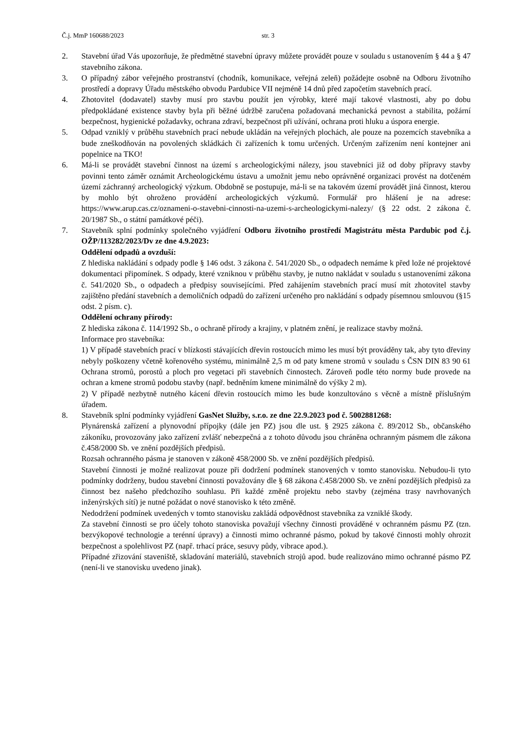Č.j. MmP 160688/2023 str. 3
2. Stavební úřad Vás upozorňuje, že předmětné stavební úpravy můžete provádět pouze v souladu s ustanovením § 44 a § 47 stavebního zákona.
3. O případný zábor veřejného prostranství (chodník, komunikace, veřejná zeleň) požádejte osobně na Odboru životního prostředí a dopravy Úřadu městského obvodu Pardubice VII nejméně 14 dnů před započetím stavebních prací.
4. Zhotovitel (dodavatel) stavby musí pro stavbu použít jen výrobky, které mají takové vlastnosti, aby po dobu předpokládané existence stavby byla při běžné údržbě zaručena požadovaná mechanická pevnost a stabilita, požární bezpečnost, hygienické požadavky, ochrana zdraví, bezpečnost při užívání, ochrana proti hluku a úspora energie.
5. Odpad vzniklý v průběhu stavebních prací nebude ukládán na veřejných plochách, ale pouze na pozemcích stavebníka a bude zneškodňován na povolených skládkách či zařízeních k tomu určených. Určeným zařízením není kontejner ani popelnice na TKO!
6. Má-li se provádět stavební činnost na území s archeologickými nálezy, jsou stavebníci již od doby přípravy stavby povinni tento záměr oznámit Archeologickému ústavu a umožnit jemu nebo oprávněné organizaci provést na dotčeném území záchranný archeologický výzkum. Obdobně se postupuje, má-li se na takovém území provádět jiná činnost, kterou by mohlo být ohroženo provádění archeologických výzkumů. Formulář pro hlášení je na adrese: https://www.arup.cas.cz/oznameni-o-stavebni-cinnosti-na-uzemi-s-archeologickymi-nalezy/ (§ 22 odst. 2 zákona č. 20/1987 Sb., o státní památkové péči).
7. Stavebník splní podmínky společného vyjádření Odboru životního prostředí Magistrátu města Pardubic pod č.j. OŽP/113282/2023/Dv ze dne 4.9.2023:
Oddělení odpadů a ovzduší:
Z hlediska nakládání s odpady podle § 146 odst. 3 zákona č. 541/2020 Sb., o odpadech nemáme k před lože né projektové dokumentaci připomínek. S odpady, které vzniknou v průběhu stavby, je nutno nakládat v souladu s ustanoveními zákona č. 541/2020 Sb., o odpadech a předpisy souvisejícími. Před zahájením stavebních prací musí mít zhotovitel stavby zajištěno předání stavebních a demoličních odpadů do zařízení určeného pro nakládání s odpady písemnou smlouvou (§15 odst. 2 písm. c).
Oddělení ochrany přírody:
Z hlediska zákona č. 114/1992 Sb., o ochraně přírody a krajiny, v platném znění, je realizace stavby možná.
Informace pro stavebníka:
1) V případě stavebních prací v blízkosti stávajících dřevin rostoucích mimo les musí být prováděny tak, aby tyto dřeviny nebyly poškozeny včetně kořenového systému, minimálně 2,5 m od paty kmene stromů v souladu s ČSN DIN 83 90 61 Ochrana stromů, porostů a ploch pro vegetaci při stavebních činnostech. Zároveň podle této normy bude provede na ochran a kmene stromů podobu stavby (např. bedněním kmene minimálně do výšky 2 m).
2) V případě nezbytně nutného kácení dřevin rostoucích mimo les bude konzultováno s věcně a místně příslušným úřadem.
8. Stavebník splní podmínky vyjádření GasNet Služby, s.r.o. ze dne 22.9.2023 pod č. 5002881268:
Plynárenská zařízení a plynovodní přípojky (dále jen PZ) jsou dle ust. § 2925 zákona č. 89/2012 Sb., občanského zákoníku, provozovány jako zařízení zvlášť nebezpečná a z tohoto důvodu jsou chráněna ochranným pásmem dle zákona č.458/2000 Sb. ve znění pozdějších předpisů.
Rozsah ochranného pásma je stanoven v zákoně 458/2000 Sb. ve znění pozdějších předpisů.
Stavební činnosti je možné realizovat pouze při dodržení podmínek stanovených v tomto stanovisku. Nebudou-li tyto podmínky dodrženy, budou stavební činnosti považovány dle § 68 zákona č.458/2000 Sb. ve znění pozdějších předpisů za činnost bez našeho předchozího souhlasu. Při každé změně projektu nebo stavby (zejména trasy navrhovaných inženýrských sítí) je nutné požádat o nové stanovisko k této změně.
Nedodržení podmínek uvedených v tomto stanovisku zakládá odpovědnost stavebníka za vzniklé škody.
Za stavební činnosti se pro účely tohoto stanoviska považují všechny činnosti prováděné v ochranném pásmu PZ (tzn. bezvýkopové technologie a terénní úpravy) a činnosti mimo ochranné pásmo, pokud by takové činnosti mohly ohrozit bezpečnost a spolehlivost PZ (např. trhací práce, sesuvy půdy, vibrace apod.).
Případné zřizování staveniště, skladování materiálů, stavebních strojů apod. bude realizováno mimo ochranné pásmo PZ (není-li ve stanovisku uvedeno jinak).